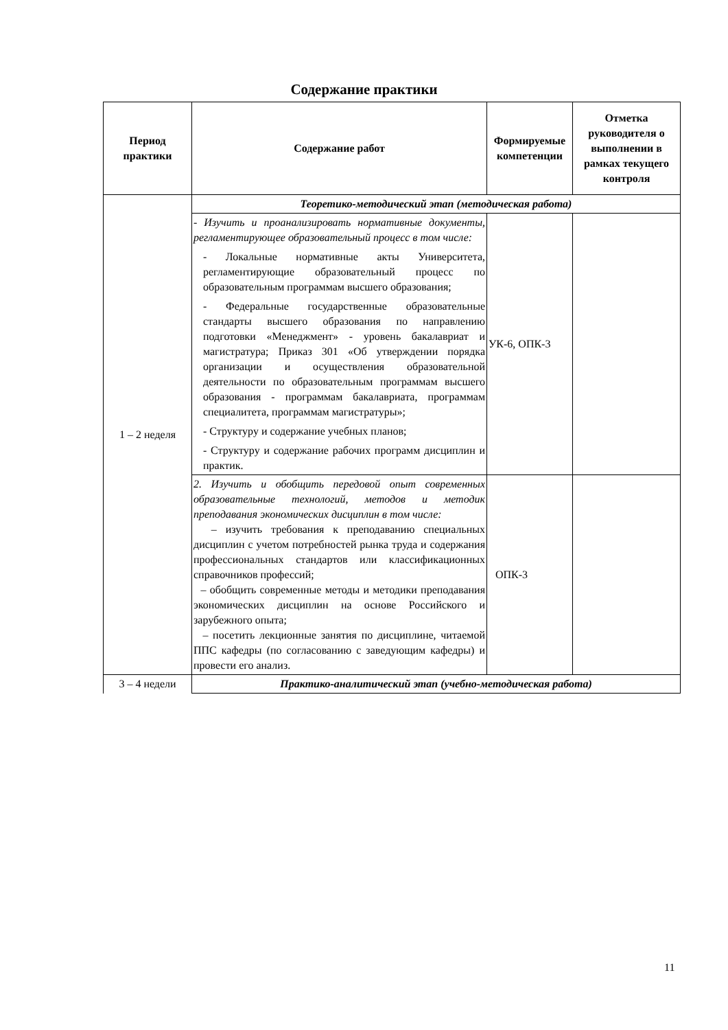Содержание практики
| Период практики | Содержание работ | Формируемые компетенции | Отметка руководителя о выполнении в рамках текущего контроля |
| --- | --- | --- | --- |
| 1 – 2 неделя | Теоретико-методический этап (методическая работа) | | |
| | - Изучить и проанализировать нормативные документы, регламентирующее образовательный процесс в том числе: - Локальные нормативные акты Университета, регламентирующие образовательный процесс по образовательным программам высшего образования; - Федеральные государственные образовательные стандарты высшего образования по направлению подготовки «Менеджмент» - уровень бакалавриат и магистратура; Приказ 301 «Об утверждении порядка организации и осуществления образовательной деятельности по образовательным программам высшего образования - программам бакалавриата, программам специалитета, программам магистратуры»; - Структуру и содержание учебных планов; - Структуру и содержание рабочих программ дисциплин и практик. | УК-6, ОПК-3 | |
| | 2. Изучить и обобщить передовой опыт современных образовательные технологий, методов и методик преподавания экономических дисциплин в том числе: – изучить требования к преподаванию специальных дисциплин с учетом потребностей рынка труда и содержания профессиональных стандартов или классификационных справочников профессий; – обобщить современные методы и методики преподавания экономических дисциплин на основе Российского и зарубежного опыта; – посетить лекционные занятия по дисциплине, читаемой ППС кафедры (по согласованию с заведующим кафедры) и провести его анализ. | ОПК-3 | |
| 3 – 4 недели | Практико-аналитический этап (учебно-методическая работа) | | |
11